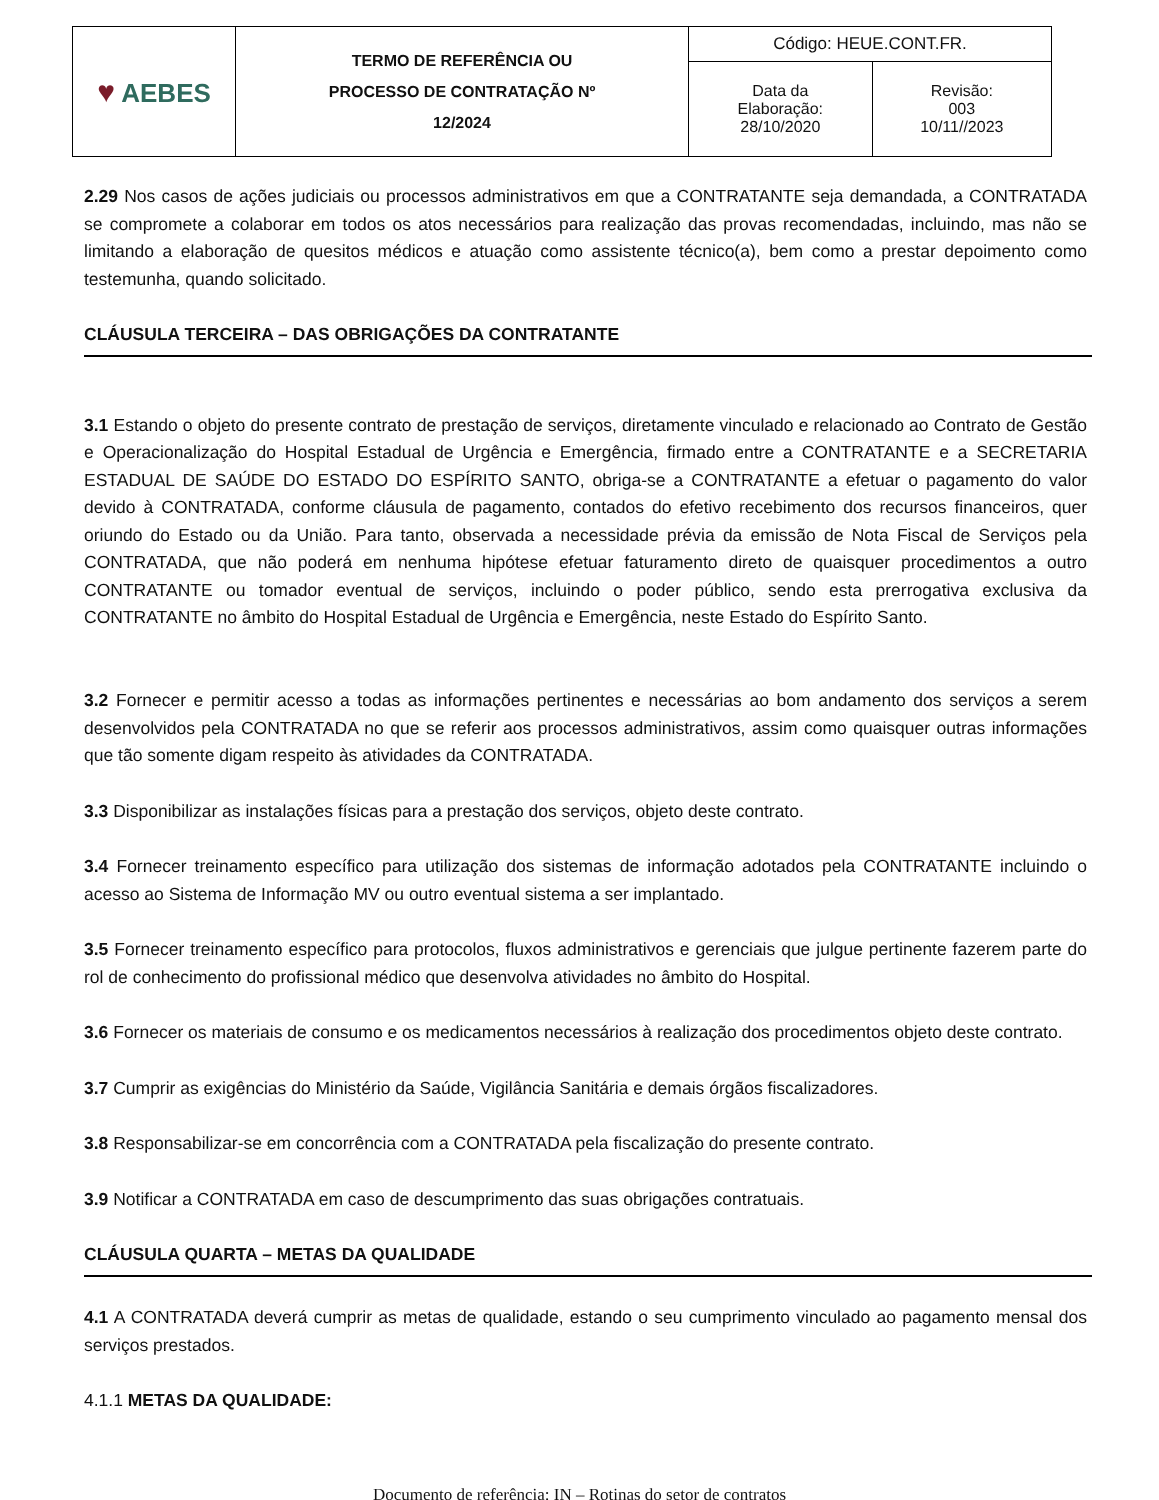| ♥ AEBES | TERMO DE REFERÊNCIA OU PROCESSO DE CONTRATAÇÃO Nº 12/2024 | Código: HEUE.CONT.FR. | |
| | | Data da Elaboração: 28/10/2020 | Revisão: 003 10/11//2023 |
2.29 Nos casos de ações judiciais ou processos administrativos em que a CONTRATANTE seja demandada, a CONTRATADA se compromete a colaborar em todos os atos necessários para realização das provas recomendadas, incluindo, mas não se limitando a elaboração de quesitos médicos e atuação como assistente técnico(a), bem como a prestar depoimento como testemunha, quando solicitado.
CLÁUSULA TERCEIRA – DAS OBRIGAÇÕES DA CONTRATANTE
3.1 Estando o objeto do presente contrato de prestação de serviços, diretamente vinculado e relacionado ao Contrato de Gestão e Operacionalização do Hospital Estadual de Urgência e Emergência, firmado entre a CONTRATANTE e a SECRETARIA ESTADUAL DE SAÚDE DO ESTADO DO ESPÍRITO SANTO, obriga-se a CONTRATANTE a efetuar o pagamento do valor devido à CONTRATADA, conforme cláusula de pagamento, contados do efetivo recebimento dos recursos financeiros, quer oriundo do Estado ou da União. Para tanto, observada a necessidade prévia da emissão de Nota Fiscal de Serviços pela CONTRATADA, que não poderá em nenhuma hipótese efetuar faturamento direto de quaisquer procedimentos a outro CONTRATANTE ou tomador eventual de serviços, incluindo o poder público, sendo esta prerrogativa exclusiva da CONTRATANTE no âmbito do Hospital Estadual de Urgência e Emergência, neste Estado do Espírito Santo.
3.2 Fornecer e permitir acesso a todas as informações pertinentes e necessárias ao bom andamento dos serviços a serem desenvolvidos pela CONTRATADA no que se referir aos processos administrativos, assim como quaisquer outras informações que tão somente digam respeito às atividades da CONTRATADA.
3.3 Disponibilizar as instalações físicas para a prestação dos serviços, objeto deste contrato.
3.4 Fornecer treinamento específico para utilização dos sistemas de informação adotados pela CONTRATANTE incluindo o acesso ao Sistema de Informação MV ou outro eventual sistema a ser implantado.
3.5 Fornecer treinamento específico para protocolos, fluxos administrativos e gerenciais que julgue pertinente fazerem parte do rol de conhecimento do profissional médico que desenvolva atividades no âmbito do Hospital.
3.6 Fornecer os materiais de consumo e os medicamentos necessários à realização dos procedimentos objeto deste contrato.
3.7 Cumprir as exigências do Ministério da Saúde, Vigilância Sanitária e demais órgãos fiscalizadores.
3.8 Responsabilizar-se em concorrência com a CONTRATADA pela fiscalização do presente contrato.
3.9 Notificar a CONTRATADA em caso de descumprimento das suas obrigações contratuais.
CLÁUSULA QUARTA – METAS DA QUALIDADE
4.1 A CONTRATADA deverá cumprir as metas de qualidade, estando o seu cumprimento vinculado ao pagamento mensal dos serviços prestados.
4.1.1 METAS DA QUALIDADE:
Documento de referência: IN – Rotinas do setor de contratos